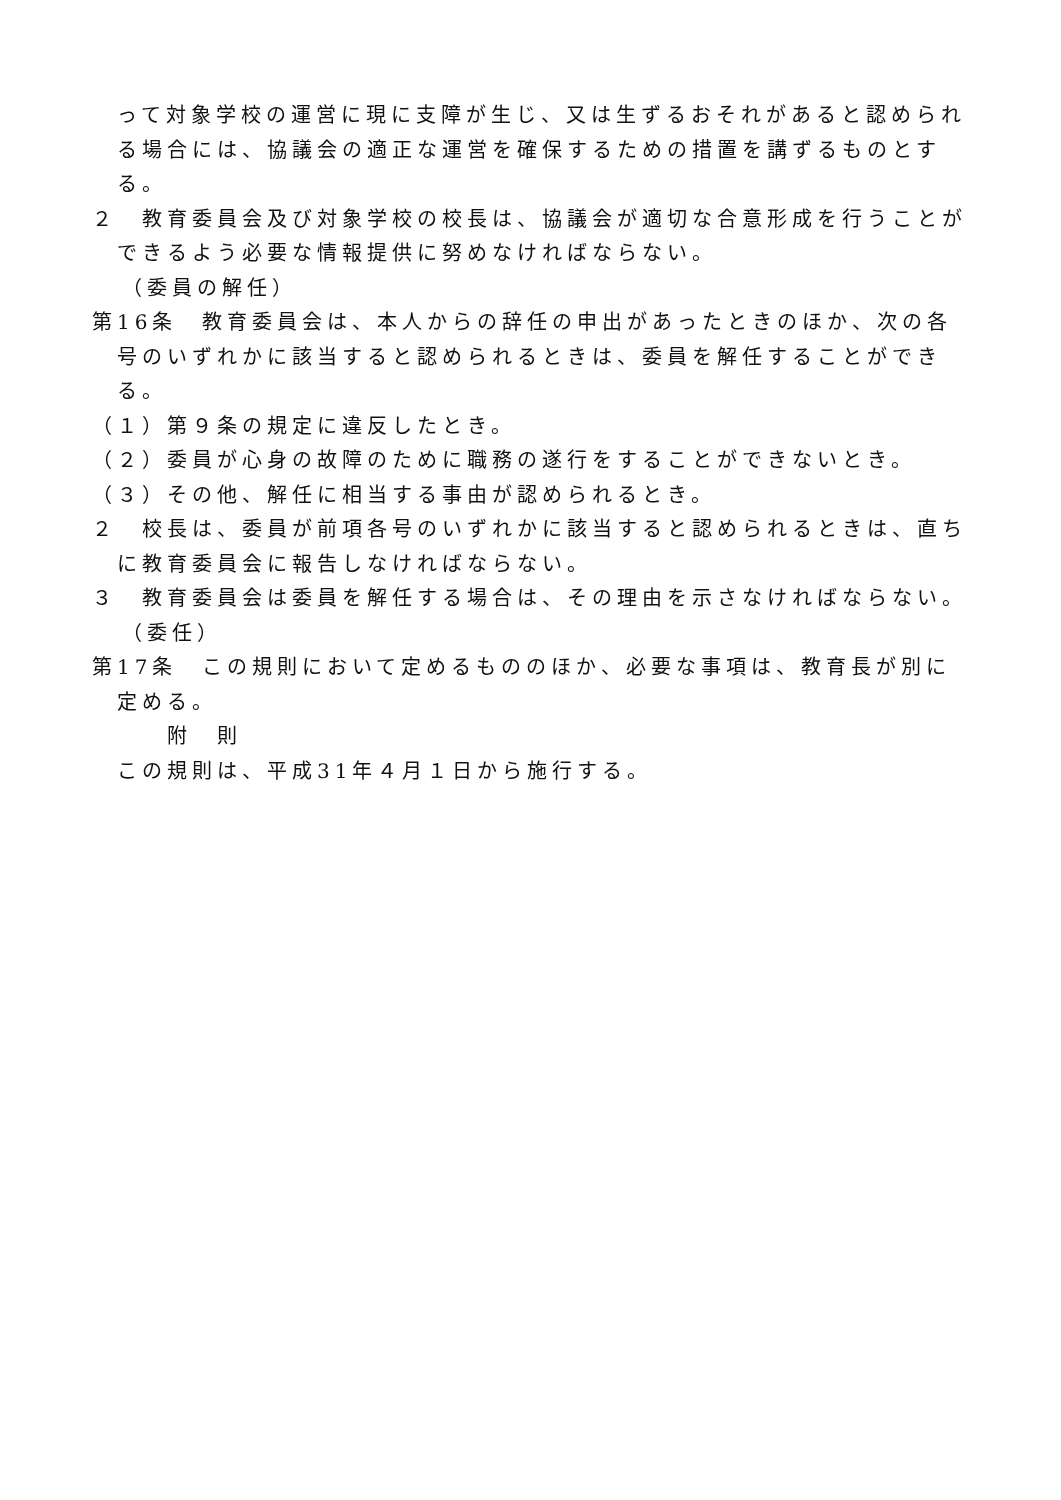って対象学校の運営に現に支障が生じ、又は生ずるおそれがあると認められる場合には、協議会の適正な運営を確保するための措置を講ずるものとする。
２　教育委員会及び対象学校の校長は、協議会が適切な合意形成を行うことができるよう必要な情報提供に努めなければならない。
（委員の解任）
第16条　教育委員会は、本人からの辞任の申出があったときのほか、次の各号のいずれかに該当すると認められるときは、委員を解任することができる。
（１）第９条の規定に違反したとき。
（２）委員が心身の故障のために職務の遂行をすることができないとき。
（３）その他、解任に相当する事由が認められるとき。
２　校長は、委員が前項各号のいずれかに該当すると認められるときは、直ちに教育委員会に報告しなければならない。
３　教育委員会は委員を解任する場合は、その理由を示さなければならない。
（委任）
第17条　この規則において定めるもののほか、必要な事項は、教育長が別に定める。
附　則
この規則は、平成31年４月１日から施行する。